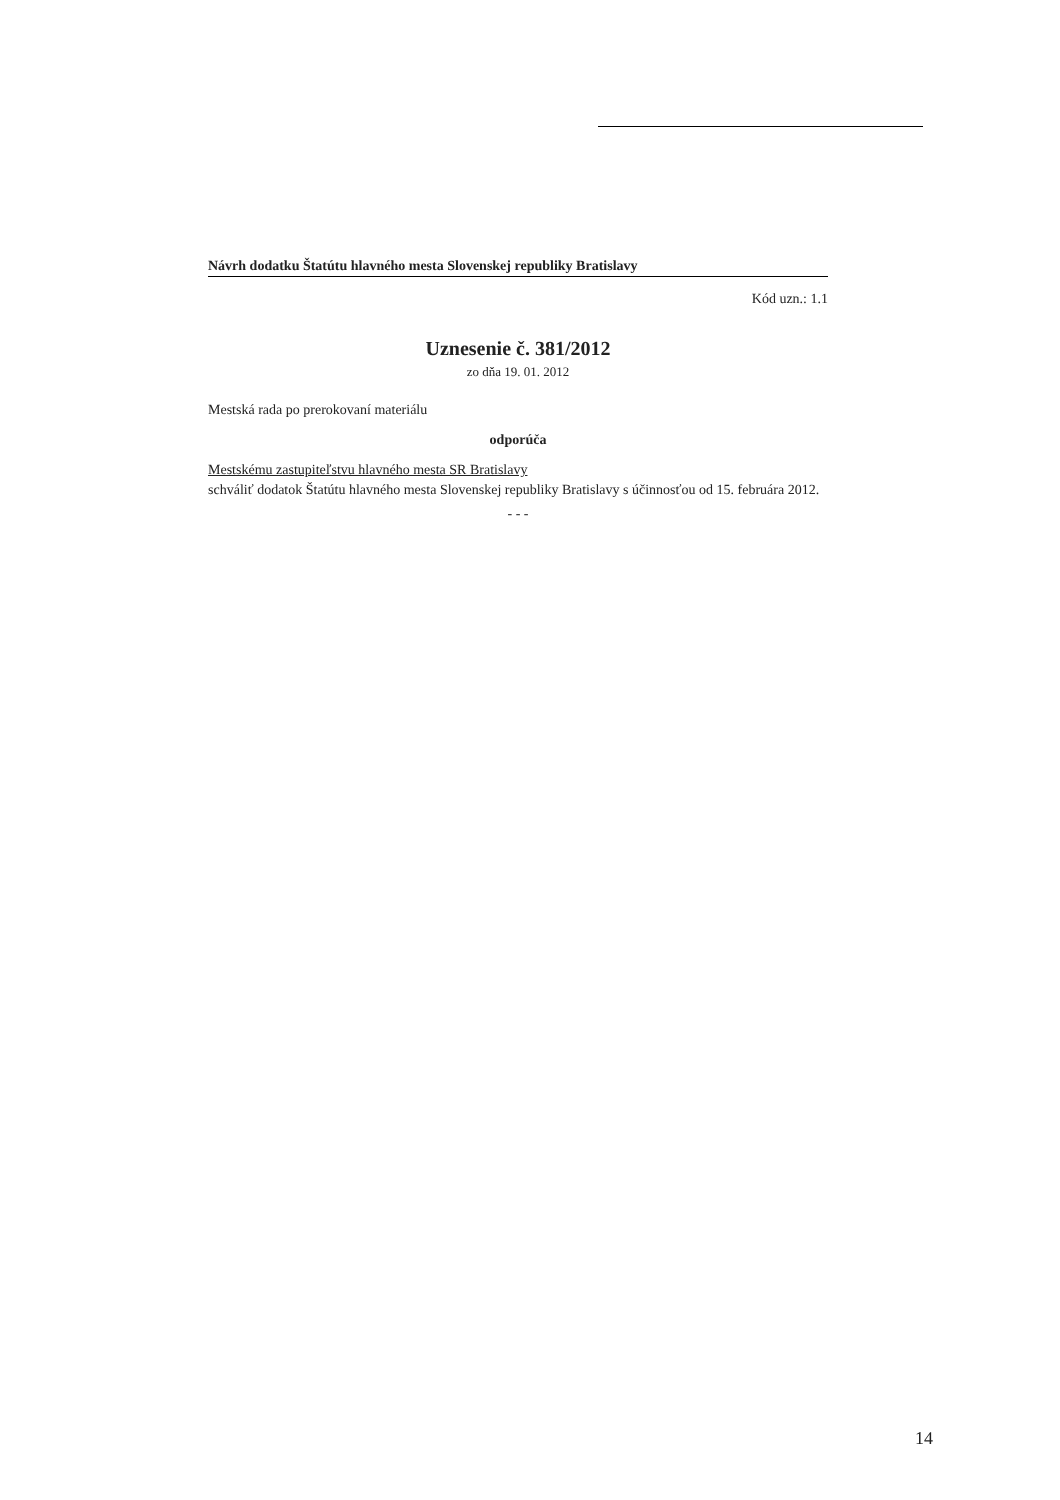Návrh dodatku Štatútu hlavného mesta Slovenskej republiky Bratislavy
Kód uzn.: 1.1
Uznesenie č. 381/2012
zo dňa 19. 01. 2012
Mestská rada po prerokovaní materiálu
odporúča
Mestskému zastupiteľstvu hlavného mesta SR Bratislavy
schváliť dodatok Štatútu hlavného mesta Slovenskej republiky Bratislavy s účinnosťou od 15. februára 2012.
- - -
14